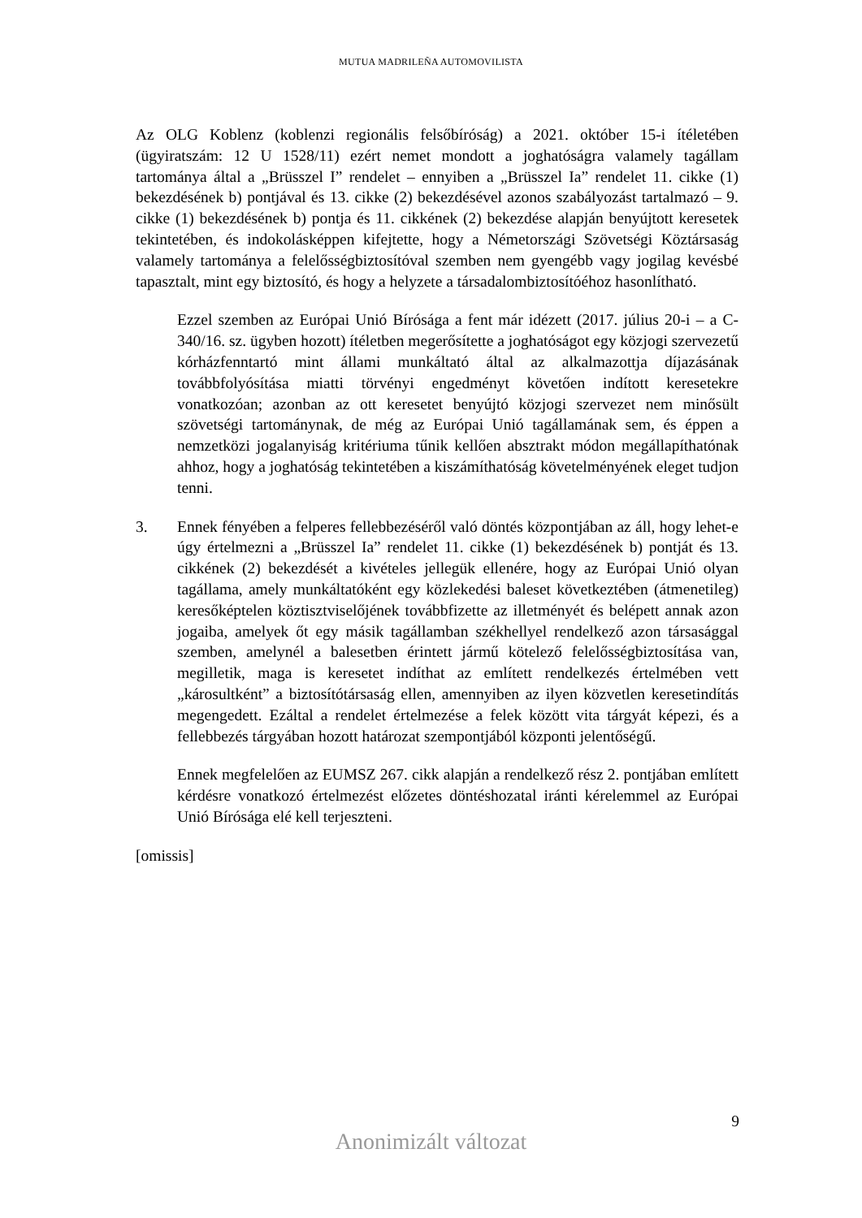MUTUA MADRILEÑA AUTOMOVILISTA
Az OLG Koblenz (koblenzi regionális felsőbíróság) a 2021. október 15-i ítéletében (ügyiratszám: 12 U 1528/11) ezért nemet mondott a joghatóságra valamely tagállam tartománya által a „Brüsszel I” rendelet – ennyiben a „Brüsszel Ia” rendelet 11. cikke (1) bekezdésének b) pontjával és 13. cikke (2) bekezdésével azonos szabályozást tartalmazó – 9. cikke (1) bekezdésének b) pontja és 11. cikkének (2) bekezdése alapján benyújtott keresetek tekintetében, és indokolásképpen kifejtette, hogy a Németországi Szövetségi Köztársaság valamely tartománya a felelősségbiztosítóval szemben nem gyengébb vagy jogilag kevésbé tapasztalt, mint egy biztosító, és hogy a helyzete a társadalombiztosítóéhoz hasonlítható.
Ezzel szemben az Európai Unió Bírósága a fent már idézett (2017. július 20-i – a C-340/16. sz. ügyben hozott) ítéletben megerősítette a joghatóságot egy közjogi szervezetű kórházfenntartó mint állami munkáltató által az alkalmazottja díjazásának továbbfolyósítása miatti törvényi engedményt követően indított keresetekre vonatkozóan; azonban az ott keresetet benyújtó közjogi szervezet nem minősült szövetségi tartománynak, de még az Európai Unió tagállamának sem, és éppen a nemzetközi jogalanyiság kritériuma tűnik kellően absztrakt módon megállapíthatónak ahhoz, hogy a joghatóság tekintetében a kiszámíthatóság követelményének eleget tudjon tenni.
3. Ennek fényében a felperes fellebbezéséről való döntés központjában az áll, hogy lehet-e úgy értelmezni a „Brüsszel Ia” rendelet 11. cikke (1) bekezdésének b) pontját és 13. cikkének (2) bekezdését a kivételes jellegük ellenére, hogy az Európai Unió olyan tagállama, amely munkáltatóként egy közlekedési baleset következtében (átmenetileg) keresőképtelen köztisztviselőjének továbbfizette az illetményét és belépett annak azon jogaiba, amelyek őt egy másik tagállamban székhellyel rendelkező azon társasággal szemben, amelynél a balesetben érintett jármű kötelező felelősségbiztosítása van, megilletik, maga is keresetet indíthat az említett rendelkezés értelmében vett „károsultként” a biztosítótársaság ellen, amennyiben az ilyen közvetlen keresetindítás megengedett. Ezáltal a rendelet értelmezése a felek között vita tárgyát képezi, és a fellebbezés tárgyában hozott határozat szempontjából központi jelentőségű.
Ennek megfelelően az EUMSZ 267. cikk alapján a rendelkező rész 2. pontjában említett kérdésre vonatkozó értelmezést előzetes döntéshozatal iránti kérelemmel az Európai Unió Bírósága elé kell terjeszteni.
[omissis]
9
Anonimizált változat